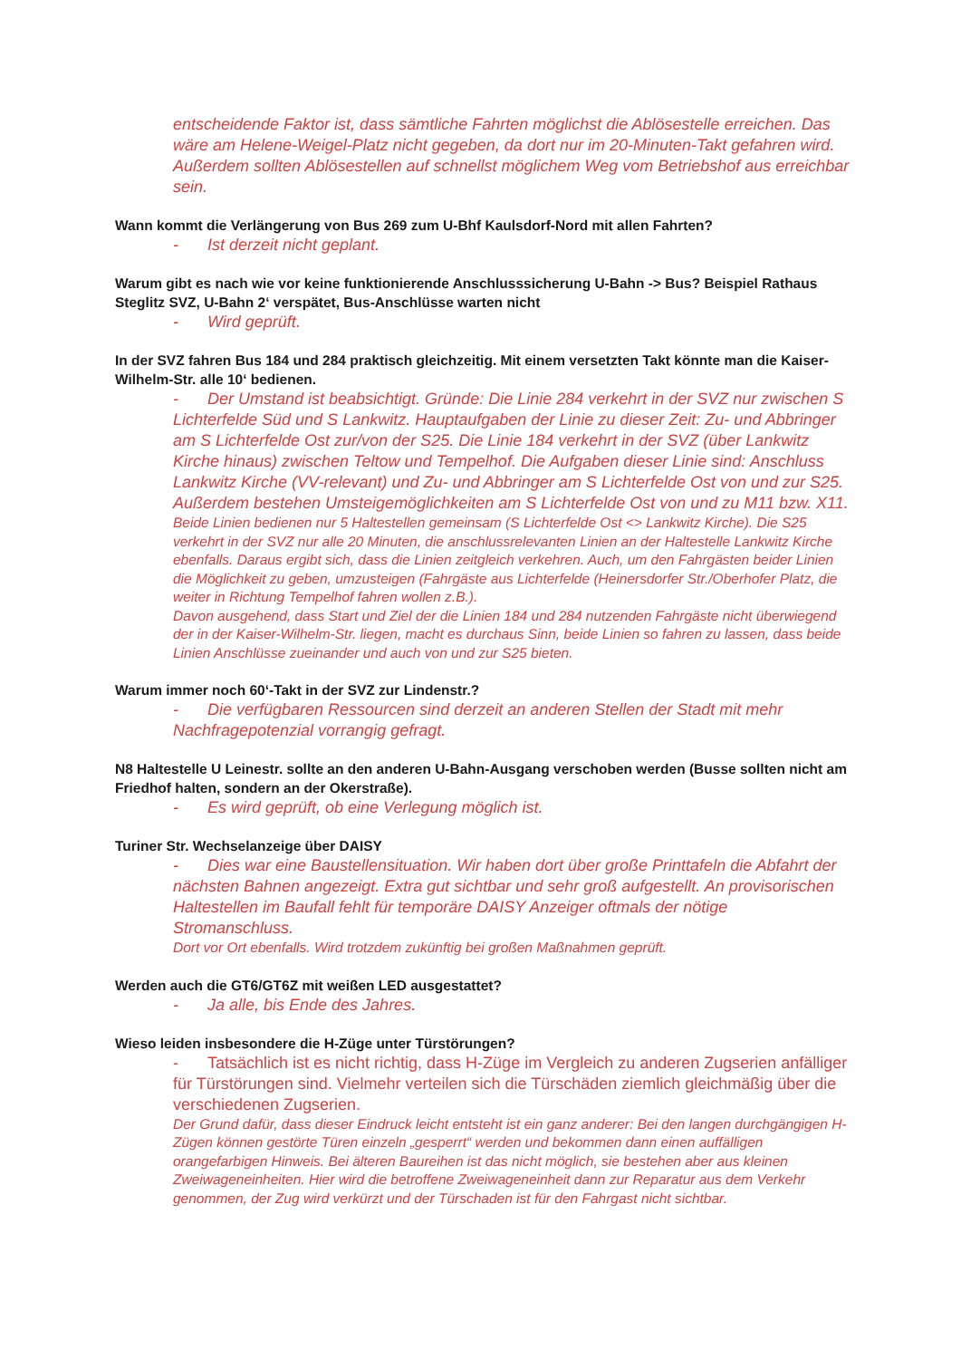entscheidende Faktor ist, dass sämtliche Fahrten möglichst die Ablösestelle erreichen. Das wäre am Helene-Weigel-Platz nicht gegeben, da dort nur im 20-Minuten-Takt gefahren wird. Außerdem sollten Ablösestellen auf schnellst möglichem Weg vom Betriebshof aus erreichbar sein.
Wann kommt die Verlängerung von Bus 269 zum U-Bhf Kaulsdorf-Nord mit allen Fahrten?
- Ist derzeit nicht geplant.
Warum gibt es nach wie vor keine funktionierende Anschlusssicherung U-Bahn -> Bus? Beispiel Rathaus Steglitz SVZ, U-Bahn 2‘ verspätet, Bus-Anschlüsse warten nicht
- Wird geprüft.
In der SVZ fahren Bus 184 und 284 praktisch gleichzeitig. Mit einem versetzten Takt könnte man die Kaiser-Wilhelm-Str. alle 10‘ bedienen.
- Der Umstand ist beabsichtigt. Gründe: Die Linie 284 verkehrt in der SVZ nur zwischen S Lichterfelde Süd und S Lankwitz. Hauptaufgaben der Linie zu dieser Zeit: Zu- und Abbringer am S Lichterfelde Ost zur/von der S25. Die Linie 184 verkehrt in der SVZ (über Lankwitz Kirche hinaus) zwischen Teltow und Tempelhof. Die Aufgaben dieser Linie sind: Anschluss Lankwitz Kirche (VV-relevant) und Zu- und Abbringer am S Lichterfelde Ost von und zur S25. Außerdem bestehen Umsteigemöglichkeiten am S Lichterfelde Ost von und zu M11 bzw. X11.
Beide Linien bedienen nur 5 Haltestellen gemeinsam (S Lichterfelde Ost <> Lankwitz Kirche). Die S25 verkehrt in der SVZ nur alle 20 Minuten, die anschlussrelevanten Linien an der Haltestelle Lankwitz Kirche ebenfalls. Daraus ergibt sich, dass die Linien zeitgleich verkehren. Auch, um den Fahrgästen beider Linien die Möglichkeit zu geben, umzusteigen (Fahrgäste aus Lichterfelde (Heinersdorfer Str./Oberhofer Platz, die weiter in Richtung Tempelhof fahren wollen z.B.).
Davon ausgehend, dass Start und Ziel der die Linien 184 und 284 nutzenden Fahrgäste nicht überwiegend der in der Kaiser-Wilhelm-Str. liegen, macht es durchaus Sinn, beide Linien so fahren zu lassen, dass beide Linien Anschlüsse zueinander und auch von und zur S25 bieten.
Warum immer noch 60‘-Takt in der SVZ zur Lindenstr.?
- Die verfügbaren Ressourcen sind derzeit an anderen Stellen der Stadt mit mehr Nachfragepotenzial vorrangig gefragt.
N8 Haltestelle U Leinestr. sollte an den anderen U-Bahn-Ausgang verschoben werden (Busse sollten nicht am Friedhof halten, sondern an der Okerstraße).
- Es wird geprüft, ob eine Verlegung möglich ist.
Turiner Str. Wechselanzeige über DAISY
- Dies war eine Baustellensituation. Wir haben dort über große Printtafeln die Abfahrt der nächsten Bahnen angezeigt. Extra gut sichtbar und sehr groß aufgestellt. An provisorischen Haltestellen im Baufall fehlt für temporäre DAISY Anzeiger oftmals der nötige Stromanschluss.
Dort vor Ort ebenfalls. Wird trotzdem zukünftig bei großen Maßnahmen geprüft.
Werden auch die GT6/GT6Z mit weißen LED ausgestattet?
- Ja alle, bis Ende des Jahres.
Wieso leiden insbesondere die H-Züge unter Türstörungen?
- Tatsächlich ist es nicht richtig, dass H-Züge im Vergleich zu anderen Zugserien anfälliger für Türstörungen sind. Vielmehr verteilen sich die Türschäden ziemlich gleichmäßig über die verschiedenen Zugserien.
Der Grund dafür, dass dieser Eindruck leicht entsteht ist ein ganz anderer: Bei den langen durchgängigen H-Zügen können gestörte Türen einzeln „gesperrt“ werden und bekommen dann einen auffälligen orangefarbigen Hinweis. Bei älteren Baureihen ist das nicht möglich, sie bestehen aber aus kleinen Zweiwageneinheiten. Hier wird die betroffene Zweiwageneinheit dann zur Reparatur aus dem Verkehr genommen, der Zug wird verkürzt und der Türschaden ist für den Fahrgast nicht sichtbar.